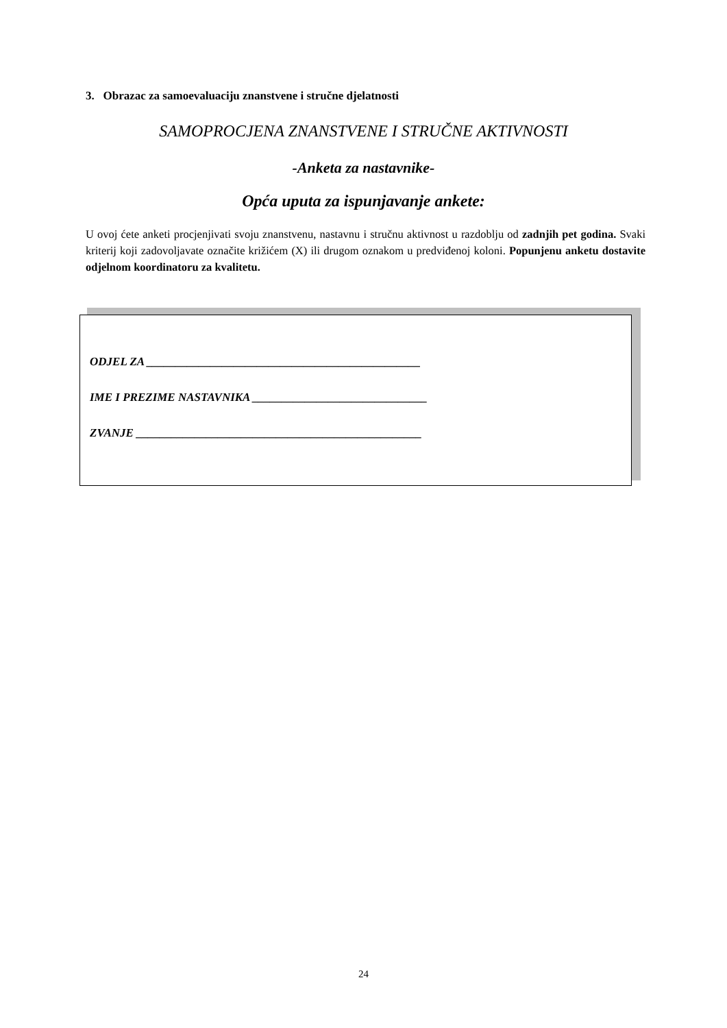3. Obrazac za samoevaluaciju znanstvene i stručne djelatnosti
SAMOPROCJENA ZNANSTVENE I STRUČNE AKTIVNOSTI
-Anketa za nastavnike-
Opća uputa za ispunjavanje ankete:
U ovoj ćete anketi procjenjivati svoju znanstvenu, nastavnu i stručnu aktivnost u razdoblju od zadnjih pet godina. Svaki kriterij koji zadovoljavate označite križićem (X) ili drugom oznakom u predviđenoj koloni. Popunjenu anketu dostavite odjelnom koordinatoru za kvalitetu.
ODJEL ZA _______________________________________________
IME I PREZIME NASTAVNIKA ______________________________
ZVANJE _________________________________________________
24